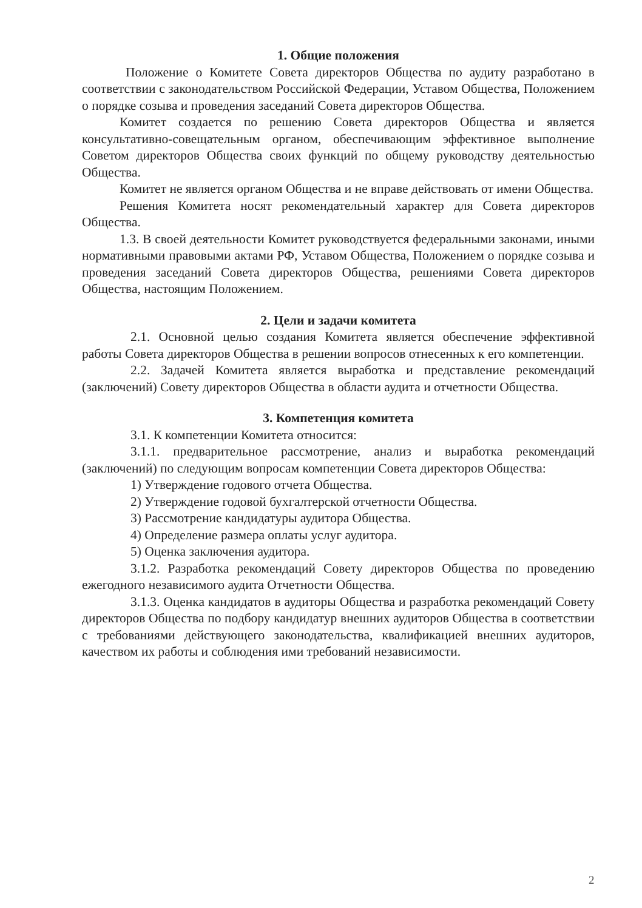1. Общие положения
Положение о Комитете Совета директоров Общества по аудиту разработано в соответствии с законодательством Российской Федерации, Уставом Общества, Положением о порядке созыва и проведения заседаний Совета директоров Общества.
Комитет создается по решению Совета директоров Общества и является консультативно-совещательным органом, обеспечивающим эффективное выполнение Советом директоров Общества своих функций по общему руководству деятельностью Общества.
Комитет не является органом Общества и не вправе действовать от имени Общества.
Решения Комитета носят рекомендательный характер для Совета директоров Общества.
1.3. В своей деятельности Комитет руководствуется федеральными законами, иными нормативными правовыми актами РФ, Уставом Общества, Положением о порядке созыва и проведения заседаний Совета директоров Общества, решениями Совета директоров Общества, настоящим Положением.
2. Цели и задачи комитета
2.1. Основной целью создания Комитета является обеспечение эффективной работы Совета директоров Общества в решении вопросов отнесенных к его компетенции.
2.2. Задачей Комитета является выработка и представление рекомендаций (заключений) Совету директоров Общества в области аудита и отчетности Общества.
3. Компетенция комитета
3.1. К компетенции Комитета относится:
3.1.1. предварительное рассмотрение, анализ и выработка рекомендаций (заключений) по следующим вопросам компетенции Совета директоров Общества:
1) Утверждение годового отчета Общества.
2) Утверждение годовой бухгалтерской отчетности Общества.
3) Рассмотрение кандидатуры аудитора Общества.
4) Определение размера оплаты услуг аудитора.
5) Оценка заключения аудитора.
3.1.2. Разработка рекомендаций Совету директоров Общества по проведению ежегодного независимого аудита Отчетности Общества.
3.1.3. Оценка кандидатов в аудиторы Общества и разработка рекомендаций Совету директоров Общества по подбору кандидатур внешних аудиторов Общества в соответствии с требованиями действующего законодательства, квалификацией внешних аудиторов, качеством их работы и соблюдения ими требований независимости.
2